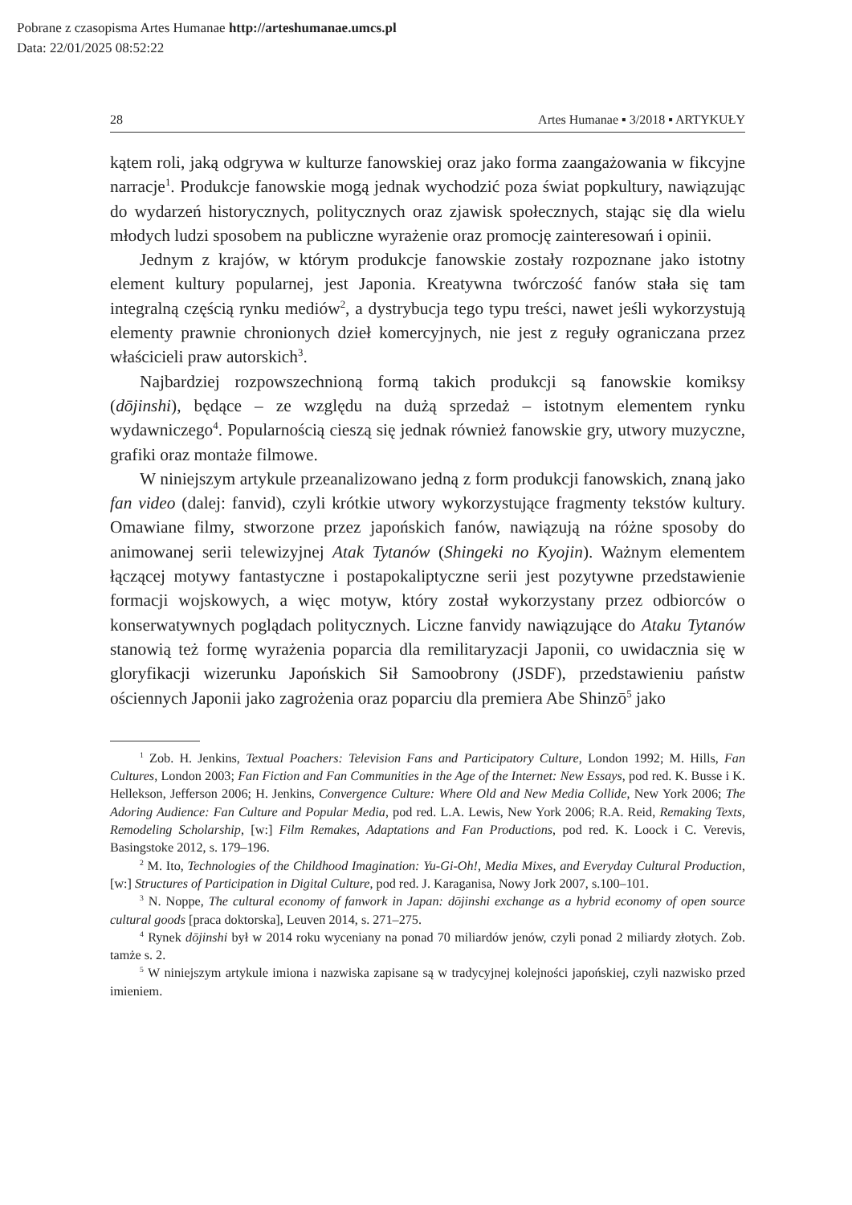Pobrane z czasopisma Artes Humanae http://arteshumanae.umcs.pl
Data: 22/01/2025 08:52:22
28 Artes Humanae ▪ 3/2018 ▪ ARTYKUŁY
kątem roli, jaką odgrywa w kulturze fanowskiej oraz jako forma zaangażowania w fikcyjne narracje<sup>1</sup>. Produkcje fanowskie mogą jednak wychodzić poza świat popkultury, nawiązując do wydarzeń historycznych, politycznych oraz zjawisk społecznych, stając się dla wielu młodych ludzi sposobem na publiczne wyrażenie oraz promocję zainteresowań i opinii.
Jednym z krajów, w którym produkcje fanowskie zostały rozpoznane jako istotny element kultury popularnej, jest Japonia. Kreatywna twórczość fanów stała się tam integralną częścią rynku mediów<sup>2</sup>, a dystrybucja tego typu treści, nawet jeśli wykorzystują elementy prawnie chronionych dzieł komercyjnych, nie jest z reguły ograniczana przez właścicieli praw autorskich<sup>3</sup>.
Najbardziej rozpowszechnioną formą takich produkcji są fanowskie komiksy (dōjinshi), będące – ze względu na dużą sprzedaż – istotnym elementem rynku wydawniczego<sup>4</sup>. Popularnością cieszą się jednak również fanowskie gry, utwory muzyczne, grafiki oraz montaże filmowe.
W niniejszym artykule przeanalizowano jedną z form produkcji fanowskich, znaną jako fan video (dalej: fanvid), czyli krótkie utwory wykorzystujące fragmenty tekstów kultury. Omawiane filmy, stworzone przez japońskich fanów, nawiązują na różne sposoby do animowanej serii telewizyjnej Atak Tytanów (Shingeki no Kyojin). Ważnym elementem łączącej motywy fantastyczne i postapokaliptyczne serii jest pozytywne przedstawienie formacji wojskowych, a więc motyw, który został wykorzystany przez odbiorców o konserwatywnych poglądach politycznych. Liczne fanvidy nawiązujące do Ataku Tytanów stanowią też formę wyrażenia poparcia dla remilitaryzacji Japonii, co uwidacznia się w gloryfikacji wizerunku Japońskich Sił Samoobrony (JSDF), przedstawieniu państw ościennych Japonii jako zagrożenia oraz poparciu dla premiera Abe Shinzō<sup>5</sup> jako
<sup>1</sup> Zob. H. Jenkins, Textual Poachers: Television Fans and Participatory Culture, London 1992; M. Hills, Fan Cultures, London 2003; Fan Fiction and Fan Communities in the Age of the Internet: New Essays, pod red. K. Busse i K. Hellekson, Jefferson 2006; H. Jenkins, Convergence Culture: Where Old and New Media Collide, New York 2006; The Adoring Audience: Fan Culture and Popular Media, pod red. L.A. Lewis, New York 2006; R.A. Reid, Remaking Texts, Remodeling Scholarship, [w:] Film Remakes, Adaptations and Fan Productions, pod red. K. Loock i C. Verevis, Basingstoke 2012, s. 179–196.
<sup>2</sup> M. Ito, Technologies of the Childhood Imagination: Yu-Gi-Oh!, Media Mixes, and Everyday Cultural Production, [w:] Structures of Participation in Digital Culture, pod red. J. Karaganisa, Nowy Jork 2007, s.100–101.
<sup>3</sup> N. Noppe, The cultural economy of fanwork in Japan: dōjinshi exchange as a hybrid economy of open source cultural goods [praca doktorska], Leuven 2014, s. 271–275.
<sup>4</sup> Rynek dōjinshi był w 2014 roku wyceniany na ponad 70 miliardów jenów, czyli ponad 2 miliardy złotych. Zob. tamże s. 2.
<sup>5</sup> W niniejszym artykule imiona i nazwiska zapisane są w tradycyjnej kolejności japońskiej, czyli nazwisko przed imieniem.